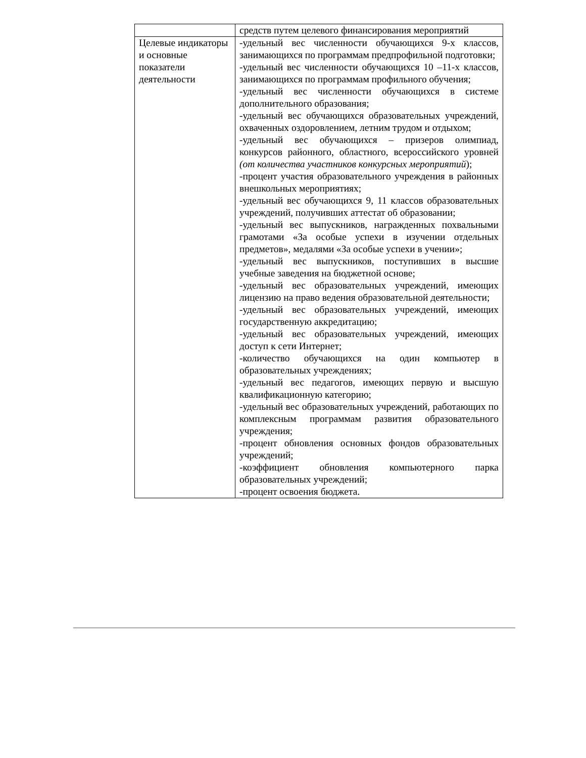| | средств путем целевого финансирования мероприятий |
| Целевые индикаторы и основные показатели деятельности | -удельный вес численности обучающихся 9-х классов, занимающихся по программам предпрофильной подготовки; -удельный вес численности обучающихся 10 –11-х классов, занимающихся по программам профильного обучения; -удельный вес численности обучающихся в системе дополнительного образования; -удельный вес обучающихся образовательных учреждений, охваченных оздоровлением, летним трудом и отдыхом; -удельный вес обучающихся – призеров олимпиад, конкурсов районного, областного, всероссийского уровней (от количества участников конкурсных мероприятий ); -процент участия образовательного учреждения в районных внешкольных мероприятиях; -удельный вес обучающихся 9, 11 классов образовательных учреждений, получивших аттестат об образовании; -удельный вес выпускников, награжденных похвальными грамотами «За особые успехи в изучении отдельных предметов», медалями «За особые успехи в учении»; -удельный вес выпускников, поступивших в высшие учебные заведения на бюджетной основе; -удельный вес образовательных учреждений, имеющих лицензию на право ведения образовательной деятельности; -удельный вес образовательных учреждений, имеющих государственную аккредитацию; -удельный вес образовательных учреждений, имеющих доступ к сети Интернет; -количество обучающихся на один компьютер в образовательных учреждениях; -удельный вес педагогов, имеющих первую и высшую квалификационную категорию; -удельный вес образовательных учреждений, работающих по комплексным программам развития образовательного учреждения; -процент обновления основных фондов образовательных учреждений; -коэффициент обновления компьютерного парка образовательных учреждений; -процент освоения бюджета. |